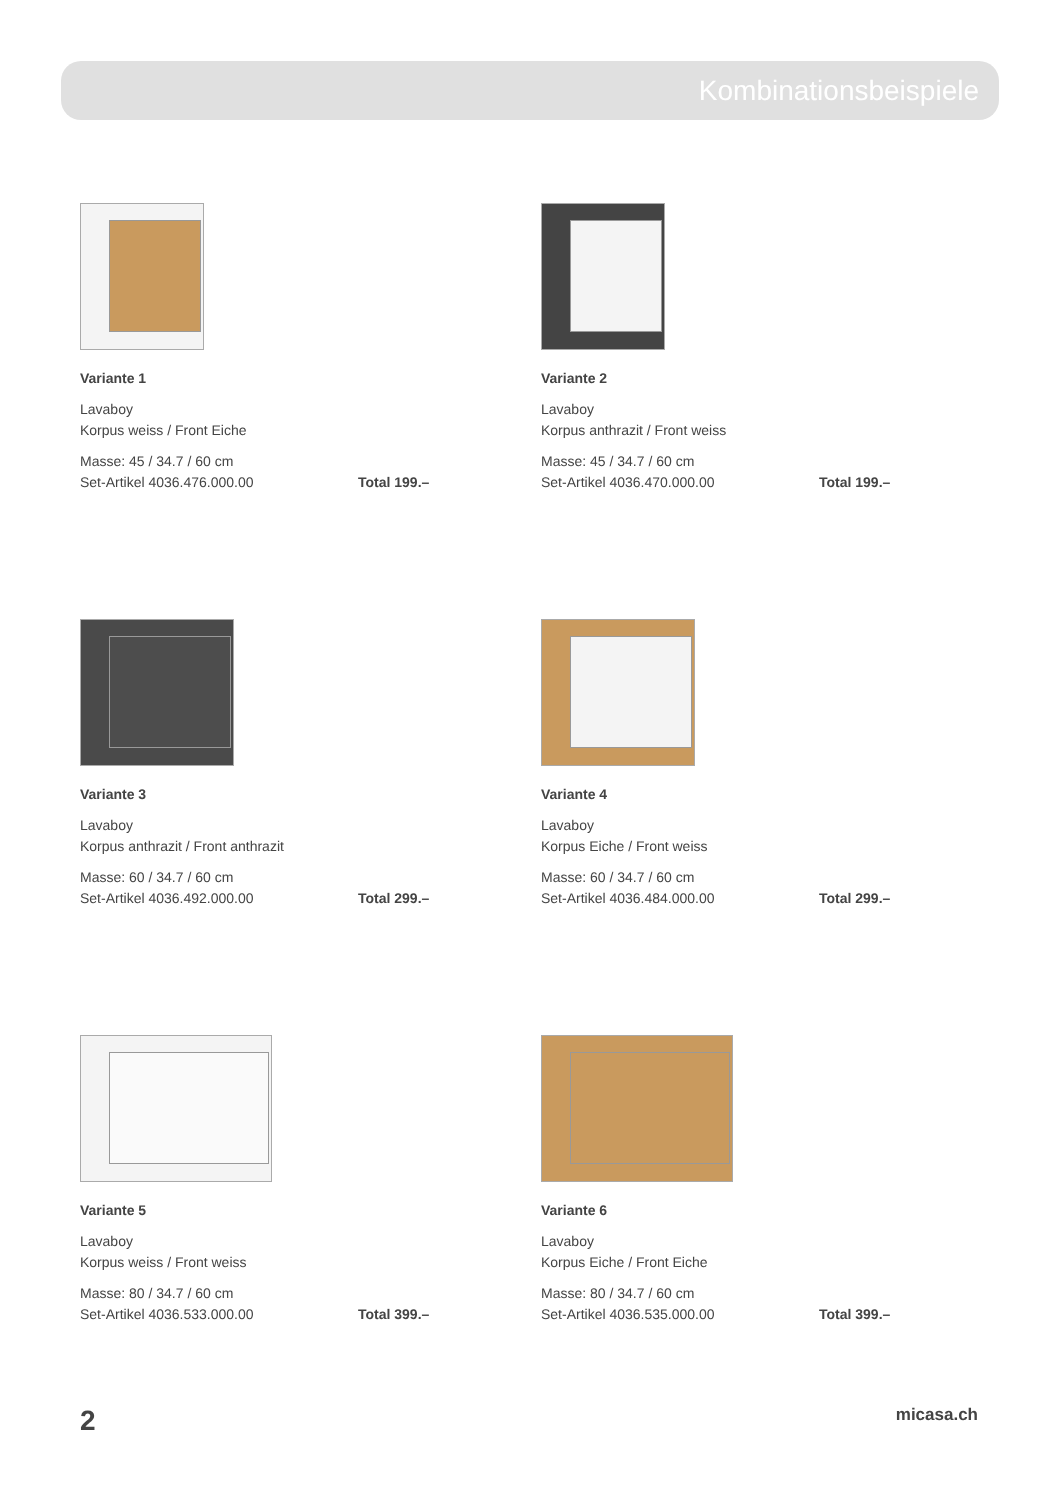Kombinationsbeispiele
Variante 1
Lavaboy
Korpus weiss / Front Eiche
Masse: 45 / 34.7 / 60 cm
Set-Artikel 4036.476.000.00 Total 199.–
Variante 2
Lavaboy
Korpus anthrazit / Front weiss
Masse: 45 / 34.7 / 60 cm
Set-Artikel 4036.470.000.00 Total 199.–
Variante 3
Lavaboy
Korpus anthrazit / Front anthrazit
Masse: 60 / 34.7 / 60 cm
Set-Artikel 4036.492.000.00 Total 299.–
Variante 4
Lavaboy
Korpus Eiche / Front weiss
Masse: 60 / 34.7 / 60 cm
Set-Artikel 4036.484.000.00 Total 299.–
Variante 5
Lavaboy
Korpus weiss / Front weiss
Masse: 80 / 34.7 / 60 cm
Set-Artikel 4036.533.000.00 Total 399.–
Variante 6
Lavaboy
Korpus Eiche / Front Eiche
Masse: 80 / 34.7 / 60 cm
Set-Artikel 4036.535.000.00 Total 399.–
2 micasa.ch